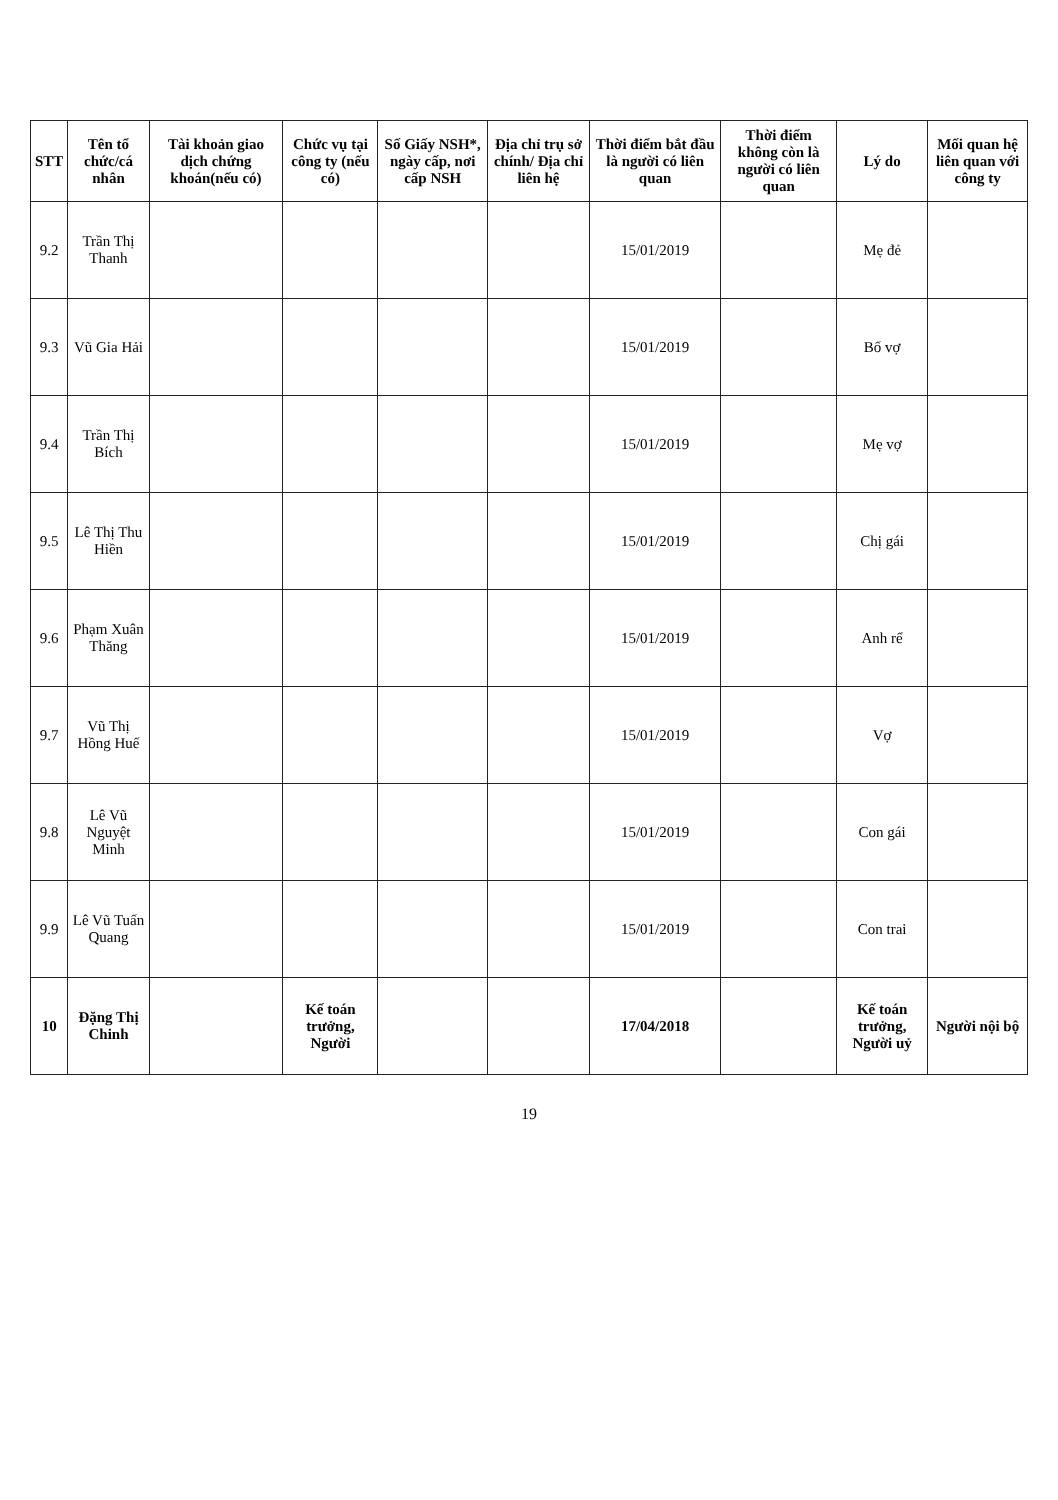| STT | Tên tổ chức/cá nhân | Tài khoản giao dịch chứng khoán(nếu có) | Chức vụ tại công ty (nếu có) | Số Giấy NSH*, ngày cấp, nơi cấp NSH | Địa chỉ trụ sở chính/ Địa chỉ liên hệ | Thời điểm bắt đầu là người có liên quan | Thời điểm không còn là người có liên quan | Lý do | Mối quan hệ liên quan với công ty |
| --- | --- | --- | --- | --- | --- | --- | --- | --- | --- |
| 9.2 | Trần Thị Thanh | | | | | 15/01/2019 | | Mẹ đẻ | |
| 9.3 | Vũ Gia Hải | | | | | 15/01/2019 | | Bố vợ | |
| 9.4 | Trần Thị Bích | | | | | 15/01/2019 | | Mẹ vợ | |
| 9.5 | Lê Thị Thu Hiền | | | | | 15/01/2019 | | Chị gái | |
| 9.6 | Phạm Xuân Thăng | | | | | 15/01/2019 | | Anh rể | |
| 9.7 | Vũ Thị Hồng Huế | | | | | 15/01/2019 | | Vợ | |
| 9.8 | Lê Vũ Nguyệt Minh | | | | | 15/01/2019 | | Con gái | |
| 9.9 | Lê Vũ Tuấn Quang | | | | | 15/01/2019 | | Con trai | |
| 10 | Đặng Thị Chinh | | Kế toán trưởng, Người | | | 17/04/2018 | | Kế toán trưởng, Người uỷ | Người nội bộ |
19